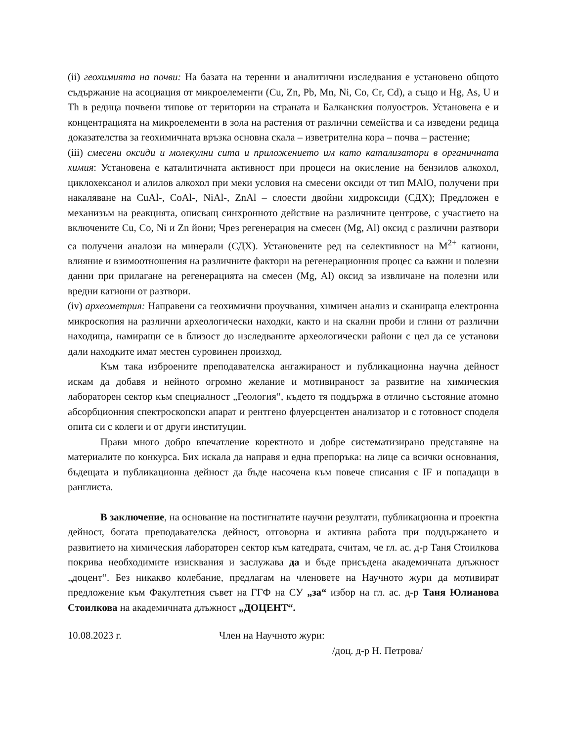(ii) геохимията на почви: На базата на теренни и аналитични изследвания е установено общото съдържание на асоциация от микроелементи (Cu, Zn, Pb, Mn, Ni, Co, Cr, Cd), а също и Hg, As, U и Th в редица почвени типове от територии на страната и Балканския полуостров. Установена е и концентрацията на микроелементи в зола на растения от различни семейства и са изведени редица доказателства за геохимичната връзка основна скала – изветрителна кора – почва – растение;
(iii) смесени оксиди и молекулни сита и приложението им като катализатори в органичната химия: Установена е каталитичната активност при процеси на окисление на бензилов алкохол, циклохексанол и алилов алкохол при меки условия на смесени оксиди от тип MAlO, получени при накаляване на CuAl-, CoAl-, NiAl-, ZnAl – слоести двойни хидроксиди (СДХ); Предложен е механизъм на реакцията, описващ синхронното действие на различните центрове, с участието на включените Cu, Co, Ni и Zn йони; Чрез регенерация на смесен (Mg, Al) оксид с различни разтвори са получени аналози на минерали (СДХ). Установените ред на селективност на M<sup>2+</sup> катиони, влияние и взимоотношения на различните фактори на регенерационния процес са важни и полезни данни при прилагане на регенерацията на смесен (Mg, Al) оксид за извличане на полезни или вредни катиони от разтвори.
(iv) археометрия: Направени са геохимични проучвания, химичен анализ и сканираща електронна микроскопия на различни археологически находки, както и на скални проби и глини от различни находища, намиращи се в близост до изследваните археологически райони с цел да се установи дали находките имат местен суровинен произход.
Към така изброените преподавателска ангажираност и публикационна научна дейност искам да добавя и нейното огромно желание и мотивираност за развитие на химическия лабораторен сектор към специалност „Геология“, където тя поддържа в отлично състояние атомно абсорбционния спектроскопски апарат и рентгено флуерсцентен анализатор и с готовност споделя опита си с колеги и от други институции.
Прави много добро впечатление коректното и добре систематизирано представяне на материалите по конкурса. Бих искала да направя и една препоръка: на лице са всички основнания, бъдещата и публикационна дейност да бъде насочена към повече списания с IF и попадащи в ранглиста.
В заключение, на основание на постигнатите научни резултати, публикационна и проектна дейност, богата преподавателска дейност, отговорна и активна работа при поддържането и развитието на химическия лабораторен сектор към катедрата, считам, че гл. ас. д-р Таня Стоилкова покрива необходимите изисквания и заслужава да и бъде присъдена академичната длъжност „доцент“. Без никакво колебание, предлагам на членовете на Научното жури да мотивират предложение към Факултетния съвет на ГГФ на СУ „за“ избор на гл. ас. д-р Таня Юлианова Стоилкова на академичната длъжност „ДОЦЕНТ“.
10.08.2023 г. Член на Научното жури:
/доц. д-р Н. Петрова/